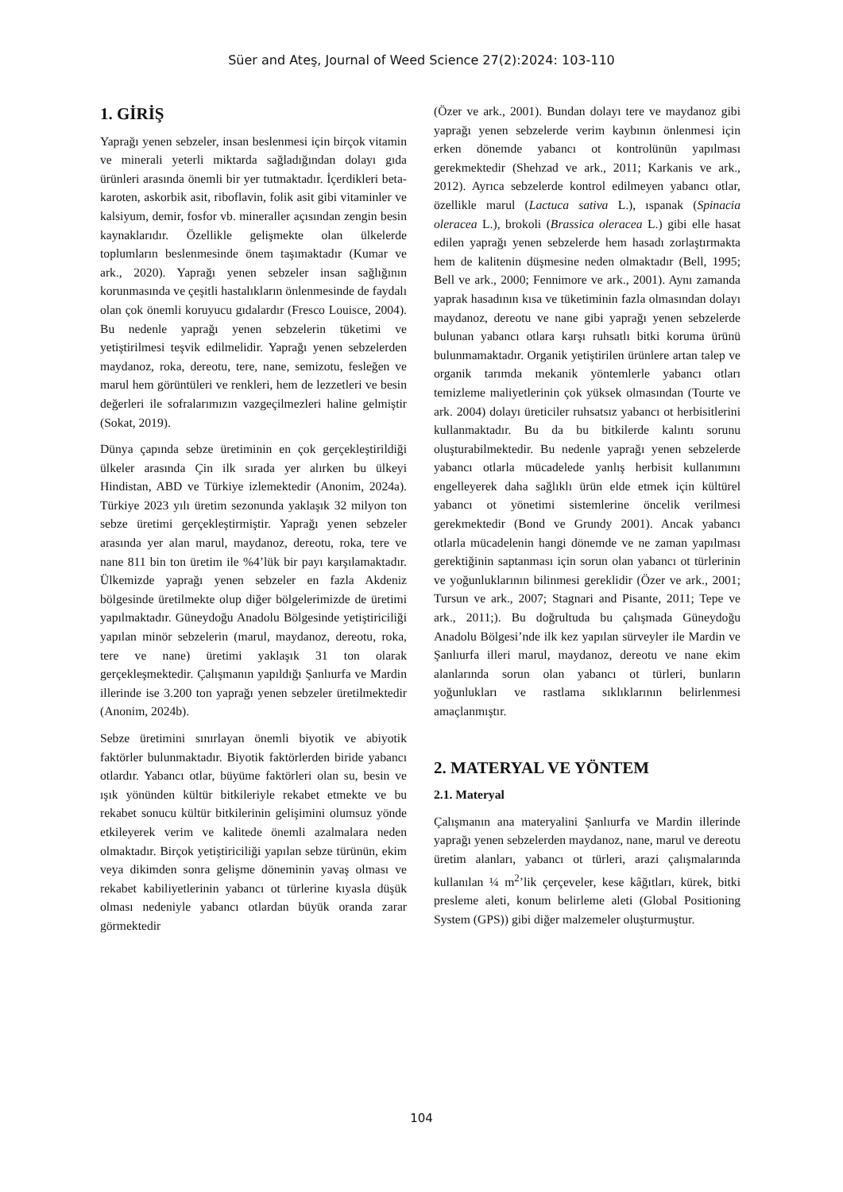Süer and Ateş, Journal of Weed Science 27(2):2024: 103-110
1. GİRİŞ
Yaprağı yenen sebzeler, insan beslenmesi için birçok vitamin ve minerali yeterli miktarda sağladığından dolayı gıda ürünleri arasında önemli bir yer tutmaktadır. İçerdikleri beta-karoten, askorbik asit, riboflavin, folik asit gibi vitaminler ve kalsiyum, demir, fosfor vb. mineraller açısından zengin besin kaynaklarıdır. Özellikle gelişmekte olan ülkelerde toplumların beslenmesinde önem taşımaktadır (Kumar ve ark., 2020). Yaprağı yenen sebzeler insan sağlığının korunmasında ve çeşitli hastalıkların önlenmesinde de faydalı olan çok önemli koruyucu gıdalardır (Fresco Louisce, 2004). Bu nedenle yaprağı yenen sebzelerin tüketimi ve yetiştirilmesi teşvik edilmelidir. Yaprağı yenen sebzelerden maydanoz, roka, dereotu, tere, nane, semizotu, fesleğen ve marul hem görüntüleri ve renkleri, hem de lezzetleri ve besin değerleri ile sofralarımızın vazgeçilmezleri haline gelmiştir (Sokat, 2019).
Dünya çapında sebze üretiminin en çok gerçekleştirildiği ülkeler arasında Çin ilk sırada yer alırken bu ülkeyi Hindistan, ABD ve Türkiye izlemektedir (Anonim, 2024a). Türkiye 2023 yılı üretim sezonunda yaklaşık 32 milyon ton sebze üretimi gerçekleştirmiştir. Yaprağı yenen sebzeler arasında yer alan marul, maydanoz, dereotu, roka, tere ve nane 811 bin ton üretim ile %4’lük bir payı karşılamaktadır. Ülkemizde yaprağı yenen sebzeler en fazla Akdeniz bölgesinde üretilmekte olup diğer bölgelerimizde de üretimi yapılmaktadır. Güneydoğu Anadolu Bölgesinde yetiştiriciliği yapılan minör sebzelerin (marul, maydanoz, dereotu, roka, tere ve nane) üretimi yaklaşık 31 ton olarak gerçekleşmektedir. Çalışmanın yapıldığı Şanlıurfa ve Mardin illerinde ise 3.200 ton yaprağı yenen sebzeler üretilmektedir (Anonim, 2024b).
Sebze üretimini sınırlayan önemli biyotik ve abiyotik faktörler bulunmaktadır. Biyotik faktörlerden biride yabancı otlardır. Yabancı otlar, büyüme faktörleri olan su, besin ve ışık yönünden kültür bitkileriyle rekabet etmekte ve bu rekabet sonucu kültür bitkilerinin gelişimini olumsuz yönde etkileyerek verim ve kalitede önemli azalmalara neden olmaktadır. Birçok yetiştiriciliği yapılan sebze türünün, ekim veya dikimden sonra gelişme döneminin yavaş olması ve rekabet kabiliyetlerinin yabancı ot türlerine kıyasla düşük olması nedeniyle yabancı otlardan büyük oranda zarar görmektedir
(Özer ve ark., 2001). Bundan dolayı tere ve maydanoz gibi yaprağı yenen sebzelerde verim kaybının önlenmesi için erken dönemde yabancı ot kontrolünün yapılması gerekmektedir (Shehzad ve ark., 2011; Karkanis ve ark., 2012). Ayrıca sebzelerde kontrol edilmeyen yabancı otlar, özellikle marul (Lactuca sativa L.), ıspanak (Spinacia oleracea L.), brokoli (Brassica oleracea L.) gibi elle hasat edilen yaprağı yenen sebzelerde hem hasadı zorlaştırmakta hem de kalitenin düşmesine neden olmaktadır (Bell, 1995; Bell ve ark., 2000; Fennimore ve ark., 2001). Aynı zamanda yaprak hasadının kısa ve tüketiminin fazla olmasından dolayı maydanoz, dereotu ve nane gibi yaprağı yenen sebzelerde bulunan yabancı otlara karşı ruhsatlı bitki koruma ürünü bulunmamaktadır. Organik yetiştirilen ürünlere artan talep ve organik tarımda mekanik yöntemlerle yabancı otları temizleme maliyetlerinin çok yüksek olmasından (Tourte ve ark. 2004) dolayı üreticiler ruhsatsız yabancı ot herbisitlerini kullanmaktadır. Bu da bu bitkilerde kalıntı sorunu oluşturabilmektedir. Bu nedenle yaprağı yenen sebzelerde yabancı otlarla mücadelede yanlış herbisit kullanımını engelleyerek daha sağlıklı ürün elde etmek için kültürel yabancı ot yönetimi sistemlerine öncelik verilmesi gerekmektedir (Bond ve Grundy 2001). Ancak yabancı otlarla mücadelenin hangi dönemde ve ne zaman yapılması gerektiğinin saptanması için sorun olan yabancı ot türlerinin ve yoğunluklarının bilinmesi gereklidir (Özer ve ark., 2001; Tursun ve ark., 2007; Stagnari and Pisante, 2011; Tepe ve ark., 2011;). Bu doğrultuda bu çalışmada Güneydoğu Anadolu Bölgesi’nde ilk kez yapılan sürveyler ile Mardin ve Şanlıurfa illeri marul, maydanoz, dereotu ve nane ekim alanlarında sorun olan yabancı ot türleri, bunların yoğunlukları ve rastlama sıklıklarının belirlenmesi amaçlanmıştır.
2. MATERYAL VE YÖNTEM
2.1. Materyal
Çalışmanın ana materyalini Şanlıurfa ve Mardin illerinde yaprağı yenen sebzelerden maydanoz, nane, marul ve dereotu üretim alanları, yabancı ot türleri, arazi çalışmalarında kullanılan ¼ m<sup>2</sup>’lik çerçeveler, kese kâğıtları, kürek, bitki presleme aleti, konum belirleme aleti (Global Positioning System (GPS)) gibi diğer malzemeler oluşturmuştur.
104